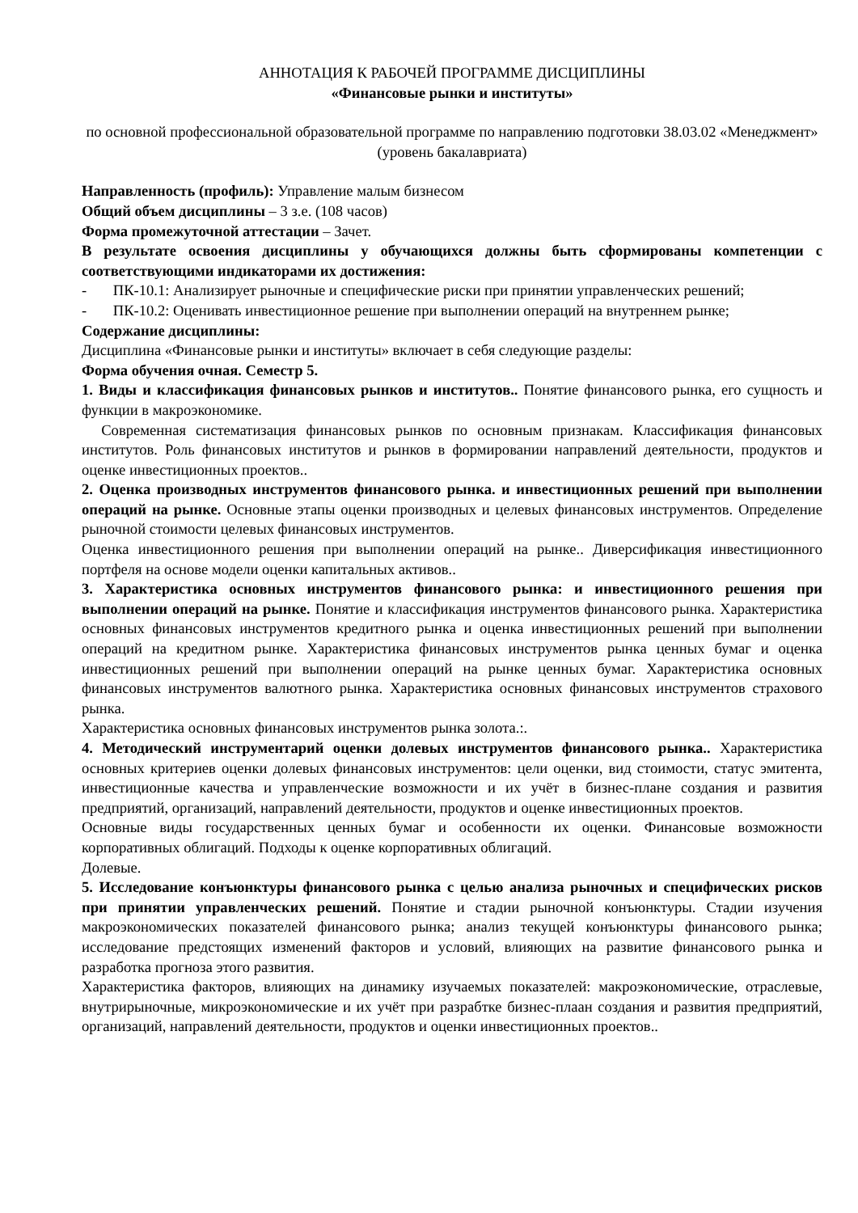АННОТАЦИЯ К РАБОЧЕЙ ПРОГРАММЕ ДИСЦИПЛИНЫ
«Финансовые рынки и институты»
по основной профессиональной образовательной программе по направлению подготовки 38.03.02 «Менеджмент» (уровень бакалавриата)
Направленность (профиль): Управление малым бизнесом
Общий объем дисциплины – 3 з.е. (108 часов)
Форма промежуточной аттестации – Зачет.
В результате освоения дисциплины у обучающихся должны быть сформированы компетенции с соответствующими индикаторами их достижения:
- ПК-10.1: Анализирует рыночные и специфические риски при принятии управленческих решений;
- ПК-10.2: Оценивать инвестиционное решение при выполнении операций на внутреннем рынке;
Содержание дисциплины:
Дисциплина «Финансовые рынки и институты» включает в себя следующие разделы:
Форма обучения очная. Семестр 5.
1. Виды и классификация финансовых рынков и институтов.. Понятие финансового рынка, его сущность и функции в макроэкономике.
Современная систематизация финансовых рынков по основным признакам. Классификация финансовых институтов. Роль финансовых институтов и рынков в формировании направлений деятельности, продуктов и оценке инвестиционных проектов..
2. Оценка производных инструментов финансового рынка. и инвестиционных решений при выполнении операций на рынке. Основные этапы оценки производных и целевых финансовых инструментов. Определение рыночной стоимости целевых финансовых инструментов.
Оценка инвестиционного решения при выполнении операций на рынке.. Диверсификация инвестиционного портфеля на основе модели оценки капитальных активов..
3. Характеристика основных инструментов финансового рынка: и инвестиционного решения при выполнении операций на рынке. Понятие и классификация инструментов финансового рынка. Характеристика основных финансовых инструментов кредитного рынка и оценка инвестиционных решений при выполнении операций на кредитном рынке. Характеристика финансовых инструментов рынка ценных бумаг и оценка инвестиционных решений при выполнении операций на рынке ценных бумаг. Характеристика основных финансовых инструментов валютного рынка. Характеристика основных финансовых инструментов страхового рынка.
Характеристика основных финансовых инструментов рынка золота.:.
4. Методический инструментарий оценки долевых инструментов финансового рынка.. Характеристика основных критериев оценки долевых финансовых инструментов: цели оценки, вид стоимости, статус эмитента, инвестиционные качества и управленческие возможности и их учёт в бизнес-плане создания и развития предприятий, организаций, направлений деятельности, продуктов и оценке инвестиционных проектов.
Основные виды государственных ценных бумаг и особенности их оценки. Финансовые возможности корпоративных облигаций. Подходы к оценке корпоративных облигаций.
Долевые.
5. Исследование конъюнктуры финансового рынка с целью анализа рыночных и специфических рисков при принятии управленческих решений. Понятие и стадии рыночной конъюнктуры. Стадии изучения макроэкономических показателей финансового рынка; анализ текущей конъюнктуры финансового рынка; исследование предстоящих изменений факторов и условий, влияющих на развитие финансового рынка и разработка прогноза этого развития.
Характеристика факторов, влияющих на динамику изучаемых показателей: макроэкономические, отраслевые, внутрирыночные, микроэкономические и их учёт при разрабтке бизнес-плаан создания и развития предприятий, организаций, направлений деятельности, продуктов и оценки инвестиционных проектов..